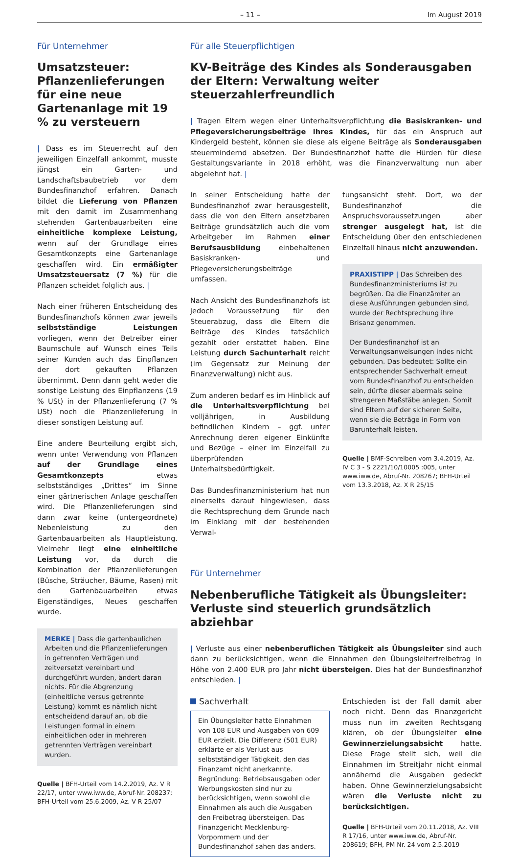– 11 – Im August 2019
Für Unternehmer
Umsatzsteuer: Pflanzen­lieferungen für eine neue Gartenanlage mit 19 % zu versteuern
| Dass es im Steuerrecht auf den jeweiligen Einzelfall ankommt, musste jüngst ein Garten- und Landschaftsbaubetrieb vor dem Bundesfinanzhof erfahren. Danach bildet die Lieferung von Pflanzen mit den damit im Zusammenhang stehenden Gartenbauarbeiten eine einheitliche komplexe Leistung, wenn auf der Grundlage eines Gesamtkonzepts eine Gartenanlage geschaffen wird. Ein ermäßigter Umsatzsteuersatz (7 %) für die Pflanzen scheidet folglich aus. |
Nach einer früheren Entscheidung des Bundesfinanzhofs können zwar jeweils selbstständige Leistungen vorliegen, wenn der Betreiber einer Baumschule auf Wunsch eines Teils seiner Kunden auch das Einpflanzen der dort gekauften Pflanzen übernimmt. Denn dann geht weder die sonstige Leistung des Einpflanzens (19 % USt) in der Pflanzenlieferung (7 % USt) noch die Pflanzenlieferung in dieser sonstigen Leistung auf.
Eine andere Beurteilung ergibt sich, wenn unter Verwendung von Pflanzen auf der Grundlage eines Gesamtkonzepts etwas selbstständiges „Drittes“ im Sinne einer gärtnerischen Anlage geschaffen wird. Die Pflanzenlieferungen sind dann zwar keine (untergeordnete) Nebenleistung zu den Gartenbauarbeiten als Hauptleistung. Vielmehr liegt eine einheitliche Leistung vor, da durch die Kombination der Pflanzenlieferungen (Büsche, Sträucher, Bäume, Rasen) mit den Gartenbauarbeiten etwas Eigenständiges, Neues geschaffen wurde.
MERKE | Dass die gartenbaulichen Arbeiten und die Pflanzenlieferungen in getrennten Verträgen und zeitversetzt vereinbart und durchgeführt wurden, ändert daran nichts. Für die Abgrenzung (einheitliche versus getrennte Leistung) kommt es nämlich nicht entscheidend darauf an, ob die Leistungen formal in einem einheitlichen oder in mehreren getrennten Verträgen vereinbart wurden.
Quelle | BFH-Urteil vom 14.2.2019, Az. V R 22/17, unter www.iww.de, Abruf-Nr. 208237; BFH-Urteil vom 25.6.2009, Az. V R 25/07
Für alle Steuerpflichtigen
KV-Beiträge des Kindes als Sonderausgaben der Eltern: Verwaltung weiter steuerzahlerfreundlich
| Tragen Eltern wegen einer Unterhaltsverpflichtung die Basiskranken- und Pflegeversicherungsbeiträge ihres Kindes, für das ein Anspruch auf Kindergeld besteht, können sie diese als eigene Beiträge als Sonderausgaben steuermindernd absetzen. Der Bundesfinanzhof hatte die Hürden für diese Gestaltungsvariante in 2018 erhöht, was die Finanzverwaltung nun aber abgelehnt hat. |
In seiner Entscheidung hatte der Bundesfinanzhof zwar herausgestellt, dass die von den Eltern ansetzbaren Beiträge grundsätzlich auch die vom Arbeitgeber im Rahmen einer Berufsausbildung einbehaltenen Basiskranken- und Pflegeversicherungsbeiträge umfassen.
Nach Ansicht des Bundesfinanzhofs ist jedoch Voraussetzung für den Steuerabzug, dass die Eltern die Beiträge des Kindes tatsächlich gezahlt oder erstattet haben. Eine Leistung durch Sachunterhalt reicht (im Gegensatz zur Meinung der Finanzverwaltung) nicht aus.
Zum anderen bedarf es im Hinblick auf die Unterhaltsverpflichtung bei volljährigen, in Ausbildung befindlichen Kindern – ggf. unter Anrechnung deren eigener Einkünfte und Bezüge – einer im Einzelfall zu überprüfenden Unterhaltsbedürftigkeit.
Das Bundesfinanzministerium hat nun einerseits darauf hingewiesen, dass die Rechtsprechung dem Grunde nach im Einklang mit der bestehenden Verwal-
tungsansicht steht. Dort, wo der Bundesfinanzhof die Anspruchsvoraussetzungen aber strenger ausgelegt hat, ist die Entscheidung über den entschiedenen Einzelfall hinaus nicht anzuwenden.
PRAXISTIPP | Das Schreiben des Bundesfinanzministeriums ist zu begrüßen. Da die Finanzämter an diese Ausführungen gebunden sind, wurde der Rechtsprechung ihre Brisanz genommen.
Der Bundesfinanzhof ist an Verwaltungsanweisungen indes nicht gebunden. Das bedeutet: Sollte ein entsprechender Sachverhalt erneut vom Bundesfinanzhof zu entscheiden sein, dürfte dieser abermals seine strengeren Maßstäbe anlegen. Somit sind Eltern auf der sicheren Seite, wenn sie die Beträge in Form von Barunterhalt leisten.
Quelle | BMF-Schreiben vom 3.4.2019, Az. IV C 3 - S 2221/10/10005 :005, unter www.iww.de, Abruf-Nr. 208267; BFH-Urteil vom 13.3.2018, Az. X R 25/15
Für Unternehmer
Nebenberufliche Tätigkeit als Übungsleiter: Verluste sind steuerlich grundsätzlich abziehbar
| Verluste aus einer nebenberuflichen Tätigkeit als Übungsleiter sind auch dann zu berücksichtigen, wenn die Einnahmen den Übungsleiterfreibetrag in Höhe von 2.400 EUR pro Jahr nicht übersteigen. Dies hat der Bundesfinanzhof entschieden. |
Sachverhalt
Ein Übungsleiter hatte Einnahmen von 108 EUR und Ausgaben von 609 EUR erzielt. Die Differenz (501 EUR) erklärte er als Verlust aus selbstständiger Tätigkeit, den das Finanzamt nicht anerkannte. Begründung: Betriebsausgaben oder Werbungskosten sind nur zu berücksichtigen, wenn sowohl die Einnahmen als auch die Ausgaben den Freibetrag übersteigen. Das Finanzgericht Mecklenburg-Vorpommern und der Bundesfinanzhof sahen das anders.
Entschieden ist der Fall damit aber noch nicht. Denn das Finanzgericht muss nun im zweiten Rechtsgang klären, ob der Übungsleiter eine Gewinnerzielungsabsicht hatte. Diese Frage stellt sich, weil die Einnahmen im Streitjahr nicht einmal annähernd die Ausgaben gedeckt haben. Ohne Gewinnerzielungsabsicht wären die Verluste nicht zu berücksichtigen.
Quelle | BFH-Urteil vom 20.11.2018, Az. VIII R 17/16, unter www.iww.de, Abruf-Nr. 208619; BFH, PM Nr. 24 vom 2.5.2019